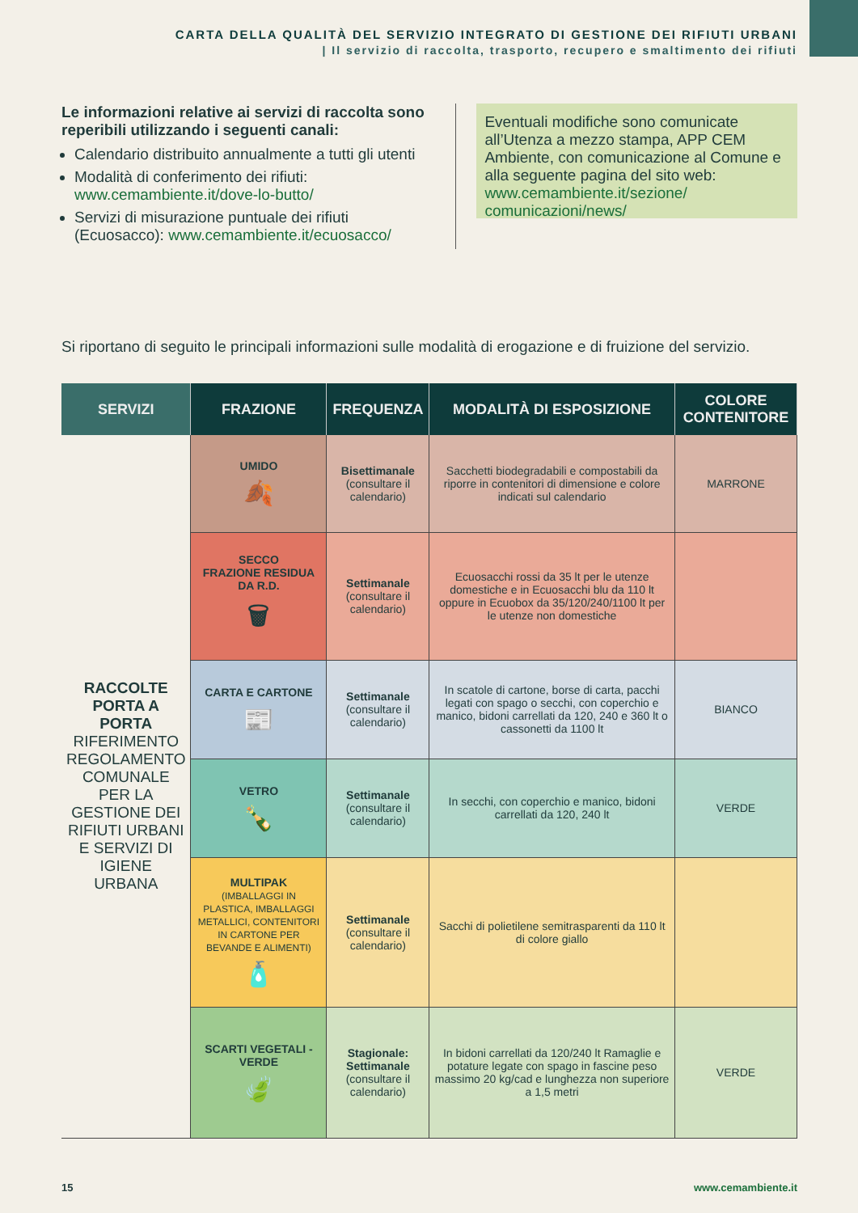CARTA DELLA QUALITÀ DEL SERVIZIO INTEGRATO DI GESTIONE DEI RIFIUTI URBANI
| Il servizio di raccolta, trasporto, recupero e smaltimento dei rifiuti
Le informazioni relative ai servizi di raccolta sono reperibili utilizzando i seguenti canali:
Calendario distribuito annualmente a tutti gli utenti
Modalità di conferimento dei rifiuti: www.cemambiente.it/dove-lo-butto/
Servizi di misurazione puntuale dei rifiuti (Ecuosacco): www.cemambiente.it/ecuosacco/
Eventuali modifiche sono comunicate all’Utenza a mezzo stampa, APP CEM Ambiente, con comunicazione al Comune e alla seguente pagina del sito web: www.cemambiente.it/sezione/ comunicazioni/news/
Si riportano di seguito le principali informazioni sulle modalità di erogazione e di fruizione del servizio.
| SERVIZI | FRAZIONE | FREQUENZA | MODALITÀ DI ESPOSIZIONE | COLORE CONTENITORE |
| --- | --- | --- | --- | --- |
| RACCOLTE PORTA A PORTA RIFERIMENTO REGOLAMENTO COMUNALE PER LA GESTIONE DEI RIFIUTI URBANI E SERVIZI DI IGIENE URBANA | UMIDO 🍂 | Bisettimanale (consultare il calendario) | Sacchetti biodegradabili e compostabili da riporre in contenitori di dimensione e colore indicati sul calendario | MARRONE |
| | SECCO FRAZIONE RESIDUA DA R.D. 🗑 | Settimanale (consultare il calendario) | Ecuosacchi rossi da 35 lt per le utenze domestiche e in Ecuosacchi blu da 110 lt oppure in Ecuobox da 35/120/240/1100 lt per le utenze non domestiche | |
| | CARTA E CARTONE 📰 | Settimanale (consultare il calendario) | In scatole di cartone, borse di carta, pacchi legati con spago o secchi, con coperchio e manico, bidoni carrellati da 120, 240 e 360 lt o cassonetti da 1100 lt | BIANCO |
| | VETRO 🍾 | Settimanale (consultare il calendario) | In secchi, con coperchio e manico, bidoni carrellati da 120, 240 lt | VERDE |
| | MULTIPAK (IMBALLAGGI IN PLASTICA, IMBALLAGGI METALLICI, CONTENITORI IN CARTONE PER BEVANDE E ALIMENTI) 🧴 | Settimanale (consultare il calendario) | Sacchi di polietilene semitrasparenti da 110 lt di colore giallo | |
| | SCARTI VEGETALI - VERDE 🍃 | Stagionale: Settimanale (consultare il calendario) | In bidoni carrellati da 120/240 lt Ramaglie e potature legate con spago in fascine peso massimo 20 kg/cad e lunghezza non superiore a 1,5 metri | VERDE |
15 www.cemambiente.it